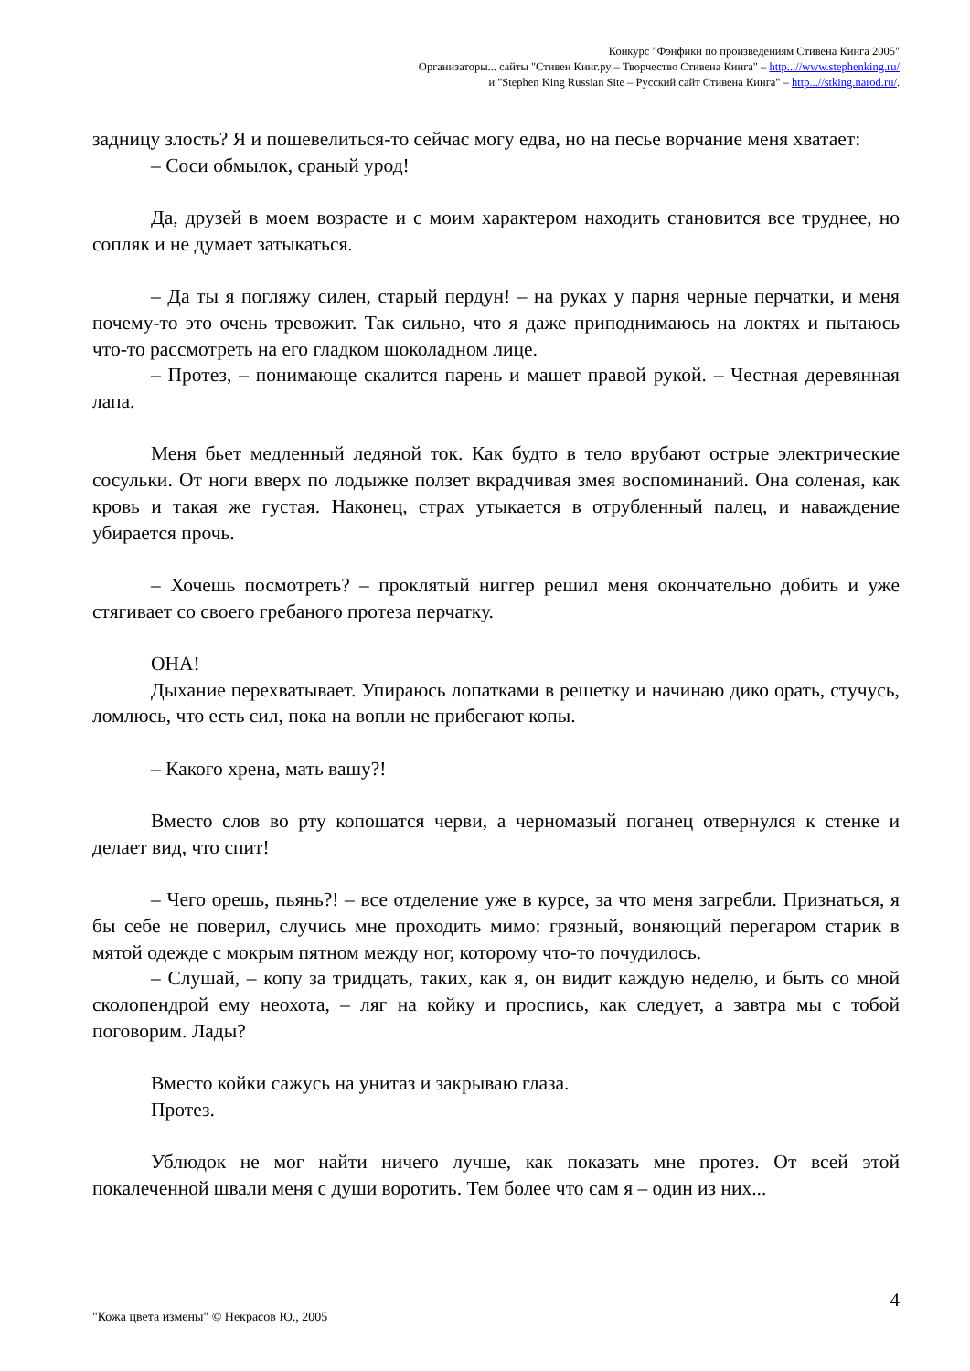Конкурс "Фэнфики по произведениям Стивена Кинга 2005"
Организаторы... сайты "Стивен Кинг.ру – Творчество Стивена Кинга" – http...//www.stephenking.ru/
и "Stephen King Russian Site – Русский сайт Стивена Кинга" – http...//stking.narod.ru/.
задницу злость? Я и пошевелиться-то сейчас могу едва, но на песье ворчание меня хватает:
– Соси обмылок, сраный урод!
Да, друзей в моем возрасте и с моим характером находить становится все труднее, но сопляк и не думает затыкаться.
– Да ты я погляжу силен, старый пердун! – на руках у парня черные перчатки, и меня почему-то это очень тревожит. Так сильно, что я даже приподнимаюсь на локтях и пытаюсь что-то рассмотреть на его гладком шоколадном лице.
– Протез, – понимающе скалится парень и машет правой рукой. – Честная деревянная лапа.
Меня бьет медленный ледяной ток. Как будто в тело врубают острые электрические сосульки. От ноги вверх по лодыжке ползет вкрадчивая змея воспоминаний. Она соленая, как кровь и такая же густая. Наконец, страх утыкается в отрубленный палец, и наваждение убирается прочь.
– Хочешь посмотреть? – проклятый ниггер решил меня окончательно добить и уже стягивает со своего гребаного протеза перчатку.
ОНА!
Дыхание перехватывает. Упираюсь лопатками в решетку и начинаю дико орать, стучусь, ломлюсь, что есть сил, пока на вопли не прибегают копы.
– Какого хрена, мать вашу?!
Вместо слов во рту копошатся черви, а черномазый поганец отвернулся к стенке и делает вид, что спит!
– Чего орешь, пьянь?! – все отделение уже в курсе, за что меня загребли. Признаться, я бы себе не поверил, случись мне проходить мимо: грязный, воняющий перегаром старик в мятой одежде с мокрым пятном между ног, которому что-то почудилось.
– Слушай, – копу за тридцать, таких, как я, он видит каждую неделю, и быть со мной сколопендрой ему неохота, – ляг на койку и проспись, как следует, а завтра мы с тобой поговорим. Лады?
Вместо койки сажусь на унитаз и закрываю глаза.
Протез.
Ублюдок не мог найти ничего лучше, как показать мне протез. От всей этой покалеченной швали меня с души воротить. Тем более что сам я – один из них...
4
"Кожа цвета измены" © Некрасов Ю., 2005